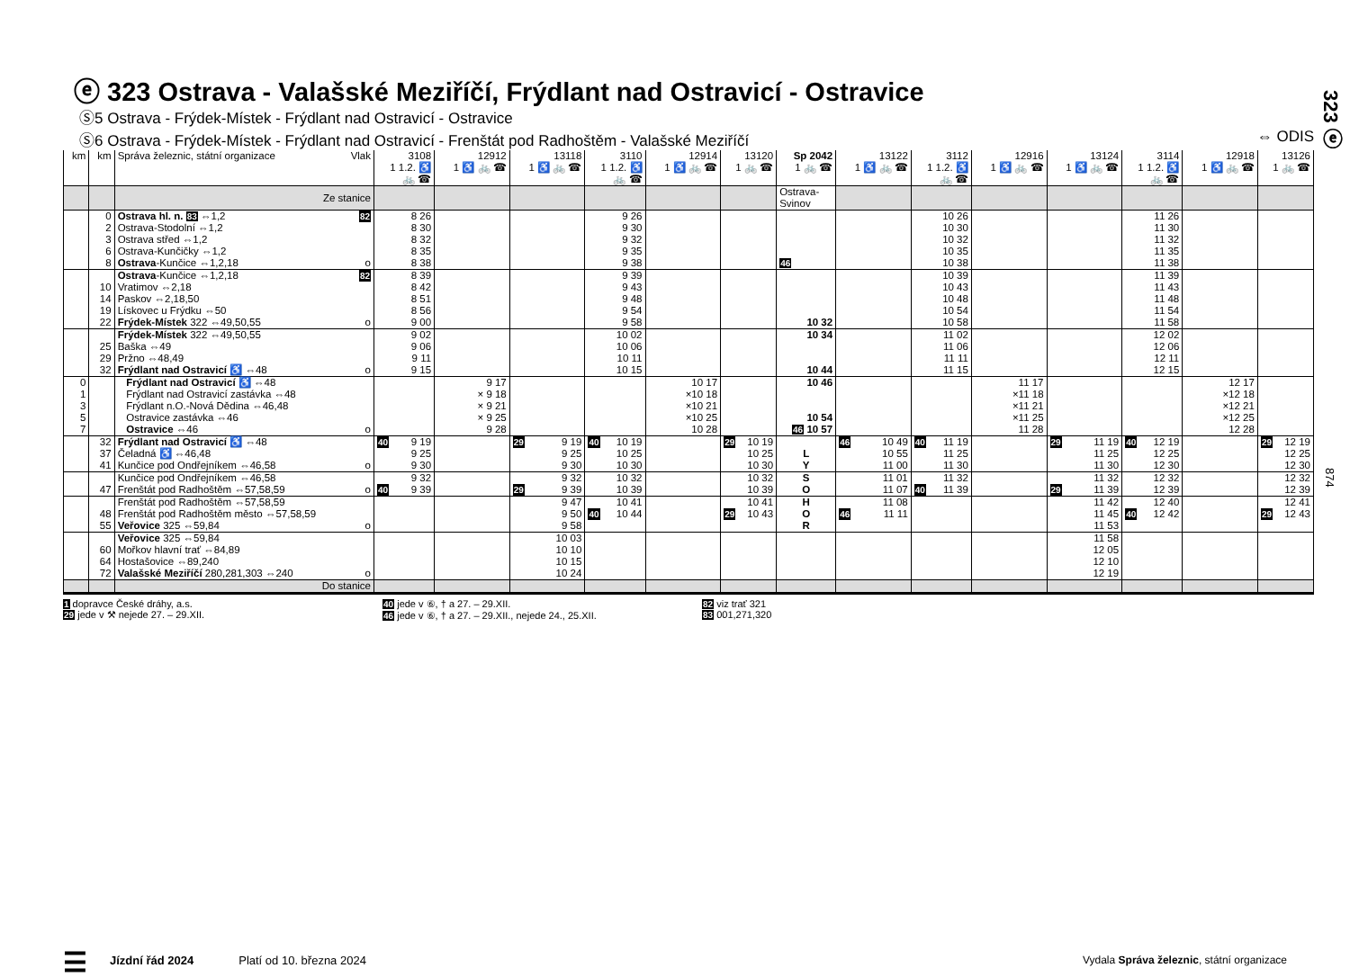323 ⓔ
874
ⓔ 323 Ostrava - Valašské Meziříčí, Frýdlant nad Ostravicí - Ostravice
Ⓢ5 Ostrava - Frýdek-Místek - Frýdlant nad Ostravicí - Ostravice
Ⓢ6 Ostrava - Frýdek-Místek - Frýdlant nad Ostravicí - Frenštát pod Radhoštěm - Valašské Meziříčí ⇔ ODIS
| km | km | Správa železnic, státní organizace Vlak | 3108 1 1.2. ♿ 🚲 ☎ | 12912 1 ♿ 🚲 ☎ | 13118 1 ♿ 🚲 ☎ | 3110 1 1.2. ♿ 🚲 ☎ | 12914 1 ♿ 🚲 ☎ | 13120 1 🚲 ☎ | Sp 2042 1 🚲 ☎ | 13122 1 ♿ 🚲 ☎ | 3112 1 1.2. ♿ 🚲 ☎ | 12916 1 ♿ 🚲 ☎ | 13124 1 ♿ 🚲 ☎ | 3114 1 1.2. ♿ 🚲 ☎ | 12918 1 ♿ 🚲 ☎ | 13126 1 🚲 ☎ |
| --- | --- | --- | --- | --- | --- | --- | --- | --- | --- | --- | --- | --- | --- | --- | --- | --- |
| | | Ze stanice | | | | | | | Ostrava- Svinov | | | | | | | |
| | 0 | Ostrava hl. n. 83 ⇔1,2 82 | 8 26 | | | 9 26 | | | | | 10 26 | | | 11 26 | | |
| | 2 | Ostrava-Stodolní ⇔1,2 | 8 30 | | | 9 30 | | | | | 10 30 | | | 11 30 | | |
| | 3 | Ostrava střed ⇔1,2 | 8 32 | | | 9 32 | | | | | 10 32 | | | 11 32 | | |
| | 6 | Ostrava-Kunčičky ⇔1,2 | 8 35 | | | 9 35 | | | | | 10 35 | | | 11 35 | | |
| | 8 | Ostrava -Kunčice ⇔1,2,18 o | 8 38 | | | 9 38 | | | 46 | | 10 38 | | | 11 38 | | |
| | | Ostrava -Kunčice ⇔1,2,18 82 | 8 39 | | | 9 39 | | | | | 10 39 | | | 11 39 | | |
| | 10 | Vratimov ⇔2,18 | 8 42 | | | 9 43 | | | | | 10 43 | | | 11 43 | | |
| | 14 | Paskov ⇔2,18,50 | 8 51 | | | 9 48 | | | | | 10 48 | | | 11 48 | | |
| | 19 | Lískovec u Frýdku ⇔50 | 8 56 | | | 9 54 | | | | | 10 54 | | | 11 54 | | |
| | 22 | Frýdek-Místek 322 ⇔49,50,55 o | 9 00 | | | 9 58 | | | 10 32 | | 10 58 | | | 11 58 | | |
| | | Frýdek-Místek 322 ⇔49,50,55 | 9 02 | | | 10 02 | | | 10 34 | | 11 02 | | | 12 02 | | |
| | 25 | Baška ⇔49 | 9 06 | | | 10 06 | | | | | 11 06 | | | 12 06 | | |
| | 29 | Pržno ⇔48,49 | 9 11 | | | 10 11 | | | | | 11 11 | | | 12 11 | | |
| | 32 | Frýdlant nad Ostravicí ♿ ⇔48 o | 9 15 | | | 10 15 | | | 10 44 | | 11 15 | | | 12 15 | | |
| 0 | | Frýdlant nad Ostravicí ♿ ⇔48 | | 9 17 | | | 10 17 | | 10 46 | | | 11 17 | | | 12 17 | |
| 1 | | Frýdlant nad Ostravicí zastávka ⇔48 | | × 9 18 | | | ×10 18 | | | | | ×11 18 | | | ×12 18 | |
| 3 | | Frýdlant n.O.-Nová Dědina ⇔46,48 | | × 9 21 | | | ×10 21 | | | | | ×11 21 | | | ×12 21 | |
| 5 | | Ostravice zastávka ⇔46 | | × 9 25 | | | ×10 25 | | 10 54 | | | ×11 25 | | | ×12 25 | |
| 7 | | Ostravice ⇔46 o | | 9 28 | | | 10 28 | | 46 10 57 | | | 11 28 | | | 12 28 | |
| | 32 | Frýdlant nad Ostravicí ♿ ⇔48 | 40 9 19 | | 29 9 19 | 40 10 19 | | 29 10 19 | | 46 10 49 | 40 11 19 | | 29 11 19 | 40 12 19 | | 29 12 19 |
| | 37 | Čeladná ♿ ⇔46,48 | 9 25 | | 9 25 | 10 25 | | 10 25 | L | 10 55 | 11 25 | | 11 25 | 12 25 | | 12 25 |
| | 41 | Kunčice pod Ondřejníkem ⇔46,58 o | 9 30 | | 9 30 | 10 30 | | 10 30 | Y | 11 00 | 11 30 | | 11 30 | 12 30 | | 12 30 |
| | | Kunčice pod Ondřejníkem ⇔46,58 | 9 32 | | 9 32 | 10 32 | | 10 32 | S | 11 01 | 11 32 | | 11 32 | 12 32 | | 12 32 |
| | 47 | Frenštát pod Radhoštěm ⇔57,58,59 o | 40 9 39 | | 29 9 39 | 10 39 | | 10 39 | O | 11 07 | 40 11 39 | | 29 11 39 | 12 39 | | 12 39 |
| | | Frenštát pod Radhoštěm ⇔57,58,59 | | | 9 47 | 10 41 | | 10 41 | H | 11 08 | | | 11 42 | 12 40 | | 12 41 |
| | 48 | Frenštát pod Radhoštěm město ⇔57,58,59 | | | 9 50 | 40 10 44 | | 29 10 43 | O | 46 11 11 | | | 11 45 | 40 12 42 | | 29 12 43 |
| | 55 | Veřovice 325 ⇔59,84 o | | | 9 58 | | | | R | | | | 11 53 | | | |
| | | Veřovice 325 ⇔59,84 | | | 10 03 | | | | | | | | 11 58 | | | |
| | 60 | Mořkov hlavní trať ⇔84,89 | | | 10 10 | | | | | | | | 12 05 | | | |
| | 64 | Hostašovice ⇔89,240 | | | 10 15 | | | | | | | | 12 10 | | | |
| | 72 | Valašské Meziříčí 280,281,303 ⇔240 o | | | 10 24 | | | | | | | | 12 19 | | | |
| | | Do stanice | | | | | | | | | | | | | | |
1 dopravce České dráhy, a.s.
29 jede v ⚒ nejede 27. – 29.XII.
40 jede v ⑥, † a 27. – 29.XII.
46 jede v ⑥, † a 27. – 29.XII., nejede 24., 25.XII.
82 viz trať 321
83 001,271,320
☰ Jízdní řád 2024 Platí od 10. března 2024 Vydala Správa železnic, státní organizace